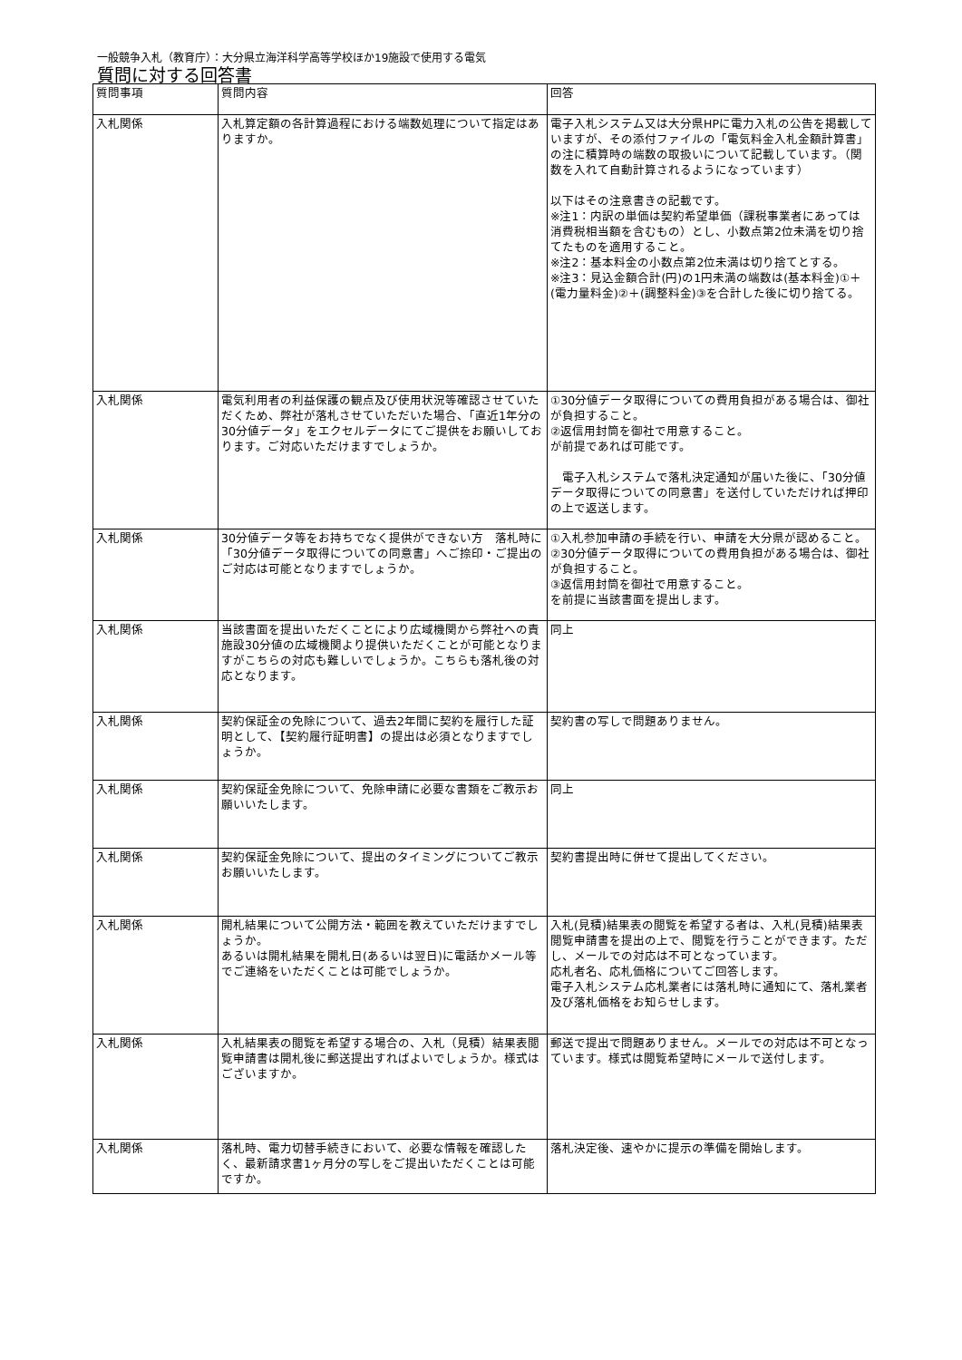一般競争入札（教育庁）：大分県立海洋科学高等学校ほか19施設で使用する電気
質問に対する回答書
| 質問事項 | 質問内容 | 回答 |
| --- | --- | --- |
| 入札関係 | 入札算定額の各計算過程における端数処理について指定はありますか。 | 電子入札システム又は大分県HPに電力入札の公告を掲載していますが、その添付ファイルの「電気料金入札金額計算書」の注に積算時の端数の取扱いについて記載しています。（関数を入れて自動計算されるようになっています） 以下はその注意書きの記載です。 ※注1：内訳の単価は契約希望単価（課税事業者にあっては消費税相当額を含むもの）とし、小数点第2位未満を切り捨てたものを適用すること。 ※注2：基本料金の小数点第2位未満は切り捨てとする。 ※注3：見込金額合計(円)の1円未満の端数は(基本料金)①＋(電力量料金)②＋(調整料金)③を合計した後に切り捨てる。 |
| 入札関係 | 電気利用者の利益保護の観点及び使用状況等確認させていただくため、弊社が落札させていただいた場合、「直近1年分の30分値データ」をエクセルデータにてご提供をお願いしております。ご対応いただけますでしょうか。 | ①30分値データ取得についての費用負担がある場合は、御社が負担すること。 ②返信用封筒を御社で用意すること。 が前提であれば可能です。 電子入札システムで落札決定通知が届いた後に、「30分値データ取得についての同意書」を送付していただければ押印の上で返送します。 |
| 入札関係 | 30分値データ等をお持ちでなく提供ができない方 落札時に「30分値データ取得についての同意書」へご捺印・ご提出のご対応は可能となりますでしょうか。 | ①入札参加申請の手続を行い、申請を大分県が認めること。 ②30分値データ取得についての費用負担がある場合は、御社が負担すること。 ③返信用封筒を御社で用意すること。 を前提に当該書面を提出します。 |
| 入札関係 | 当該書面を提出いただくことにより広域機関から弊社への責施設30分値の広域機関より提供いただくことが可能となりますがこちらの対応も難しいでしょうか。こちらも落札後の対応となります。 | 同上 |
| 入札関係 | 契約保証金の免除について、過去2年間に契約を履行した証明として、【契約履行証明書】の提出は必須となりますでしょうか。 | 契約書の写しで問題ありません。 |
| 入札関係 | 契約保証金免除について、免除申請に必要な書類をご教示お願いいたします。 | 同上 |
| 入札関係 | 契約保証金免除について、提出のタイミングについてご教示お願いいたします。 | 契約書提出時に併せて提出してください。 |
| 入札関係 | 開札結果について公開方法・範囲を教えていただけますでしょうか。 あるいは開札結果を開札日(あるいは翌日)に電話かメール等でご連絡をいただくことは可能でしょうか。 | 入札(見積)結果表の閲覧を希望する者は、入札(見積)結果表閲覧申請書を提出の上で、閲覧を行うことができます。ただし、メールでの対応は不可となっています。 応札者名、応札価格についてご回答します。 電子入札システム応札業者には落札時に通知にて、落札業者及び落札価格をお知らせします。 |
| 入札関係 | 入札結果表の閲覧を希望する場合の、入札（見積）結果表閲覧申請書は開札後に郵送提出すればよいでしょうか。様式はございますか。 | 郵送で提出で問題ありません。メールでの対応は不可となっています。様式は閲覧希望時にメールで送付します。 |
| 入札関係 | 落札時、電力切替手続きにおいて、必要な情報を確認したく、最新請求書1ヶ月分の写しをご提出いただくことは可能ですか。 | 落札決定後、速やかに提示の準備を開始します。 |